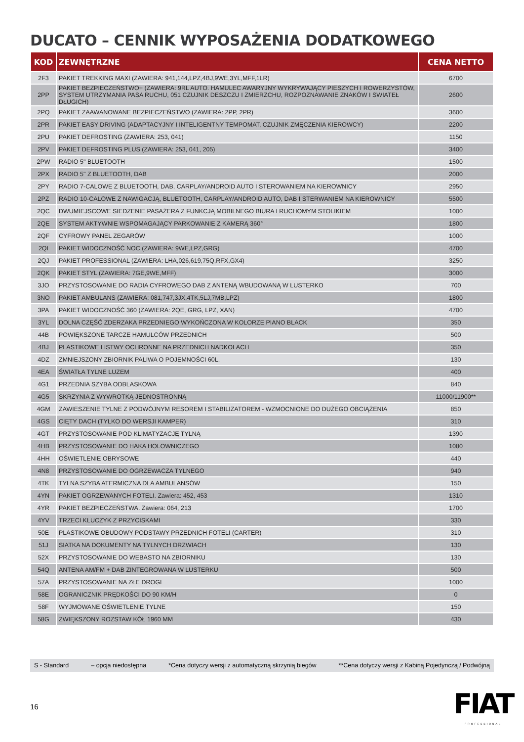DUCATO – CENNIK WYPOSAŻENIA DODATKOWEGO
| KOD | ZEWNĘTRZNE | CENA NETTO |
| --- | --- | --- |
| 2F3 | PAKIET TREKKING MAXI (ZAWIERA: 941,144,LPZ,4BJ,9WE,3YL,MFF,1LR) | 6700 |
| 2PP | PAKIET BEZPIECZEŃSTWO+ (ZAWIERA: 9RL AUTO. HAMULEC AWARYJNY WYKRYWAJĄCY PIESZYCH I ROWERZYSTÓW, SYSTEM UTRZYMANIA PASA RUCHU, 051 CZUJNIK DESZCZU I ZMIERZCHU, ROZPOZNAWANIE ZNAKÓW I SWIATEŁ DŁUGICH) | 2600 |
| 2PQ | PAKIET ZAAWANOWANE BEZPIECZEŃSTWO (ZAWIERA: 2PP, 2PR) | 3600 |
| 2PR | PAKIET EASY DRIVING (ADAPTACYJNY I INTELIGENTNY TEMPOMAT, CZUJNIK ZMĘCZENIA KIEROWCY) | 2200 |
| 2PU | PAKIET DEFROSTING (ZAWIERA: 253, 041) | 1150 |
| 2PV | PAKIET DEFROSTING PLUS (ZAWIERA: 253, 041, 205) | 3400 |
| 2PW | RADIO 5" BLUETOOTH | 1500 |
| 2PX | RADIO 5" Z BLUETOOTH, DAB | 2000 |
| 2PY | RADIO 7-CALOWE Z BLUETOOTH, DAB, CARPLAY/ANDROID AUTO I STEROWANIEM NA KIEROWNICY | 2950 |
| 2PZ | RADIO 10-CALOWE Z NAWIGACJĄ, BLUETOOTH, CARPLAY/ANDROID AUTO, DAB I STERWANIEM NA KIEROWNICY | 5500 |
| 2QC | DWUMIEJSCOWE SIEDZENIE PASAŻERA Z FUNKCJĄ MOBILNEGO BIURA I RUCHOMYM STOLIKIEM | 1000 |
| 2QE | SYSTEM AKTYWNIE WSPOMAGAJĄCY PARKOWANIE Z KAMERĄ 360° | 1800 |
| 2QF | CYFROWY PANEL ZEGARÓW | 1000 |
| 2QI | PAKIET WIDOCZNOŚĆ NOC (ZAWIERA: 9WE,LPZ,GRG) | 4700 |
| 2QJ | PAKIET PROFESSIONAL (ZAWIERA: LHA,026,619,75Q,RFX,GX4) | 3250 |
| 2QK | PAKIET STYL (ZAWIERA: 7GE,9WE,MFF) | 3000 |
| 3JO | PRZYSTOSOWANIE DO RADIA CYFROWEGO DAB Z ANTENĄ WBUDOWANĄ W LUSTERKO | 700 |
| 3NO | PAKIET AMBULANS (ZAWIERA: 081,747,3JX,4TK,5LJ,7MB,LPZ) | 1800 |
| 3PA | PAKIET WIDOCZNOŚĆ 360 (ZAWIERA: 2QE, GRG, LPZ, XAN) | 4700 |
| 3YL | DOLNA CZĘŚĆ ZDERZAKA PRZEDNIEGO WYKOŃCZONA W KOLORZE PIANO BLACK | 350 |
| 44B | POWIĘKSZONE TARCZE HAMULCÓW PRZEDNICH | 500 |
| 4BJ | PLASTIKOWE LISTWY OCHRONNE NA PRZEDNICH NADKOLACH | 350 |
| 4DZ | ZMNIEJSZONY ZBIORNIK PALIWA O POJEMNOŚCI 60L. | 130 |
| 4EA | ŚWIATŁA TYLNE LUZEM | 400 |
| 4G1 | PRZEDNIA SZYBA ODBLASKOWA | 840 |
| 4G5 | SKRZYNIA Z WYWROTKĄ JEDNOSTRONNĄ | 11000/11900** |
| 4GM | ZAWIESZENIE TYLNE Z PODWÓJNYM RESOREM I STABILIZATOREM - WZMOCNIONE DO DUŻEGO OBCIĄŻENIA | 850 |
| 4GS | CIĘTY DACH (TYLKO DO WERSJI KAMPER) | 310 |
| 4GT | PRZYSTOSOWANIE POD KLIMATYZACJĘ TYLNĄ | 1390 |
| 4HB | PRZYSTOSOWANIE DO HAKA HOLOWNICZEGO | 1080 |
| 4HH | OŚWIETLENIE OBRYSOWE | 440 |
| 4N8 | PRZYSTOSOWANIE DO OGRZEWACZA TYLNEGO | 940 |
| 4TK | TYLNA SZYBA ATERMICZNA DLA AMBULANSÓW | 150 |
| 4YN | PAKIET OGRZEWANYCH FOTELI. Zawiera: 452, 453 | 1310 |
| 4YR | PAKIET BEZPIECZEŃSTWA. Zawiera: 064, 213 | 1700 |
| 4YV | TRZECI KLUCZYK Z PRZYCISKAMI | 330 |
| 50E | PLASTIKOWE OBUDOWY PODSTAWY PRZEDNICH FOTELI (CARTER) | 310 |
| 51J | SIATKA NA DOKUMENTY NA TYLNYCH DRZWIACH | 130 |
| 52X | PRZYSTOSOWANIE DO WEBASTO NA ZBIORNIKU | 130 |
| 54Q | ANTENA AM/FM + DAB ZINTEGROWANA W LUSTERKU | 500 |
| 57A | PRZYSTOSOWANIE NA ZŁE DROGI | 1000 |
| 58E | OGRANICZNIK PRĘDKOŚCI DO 90 KM/H | 0 |
| 58F | WYJMOWANE OŚWIETLENIE TYLNE | 150 |
| 58G | ZWIĘKSZONY ROZSTAW KÓŁ 1960 MM | 430 |
S - Standard – opcja niedostępna *Cena dotyczy wersji z automatyczną skrzynią biegów **Cena dotyczy wersji z Kabiną Pojedynczą / Podwójną
16
FIAT
PROFESSIONAL